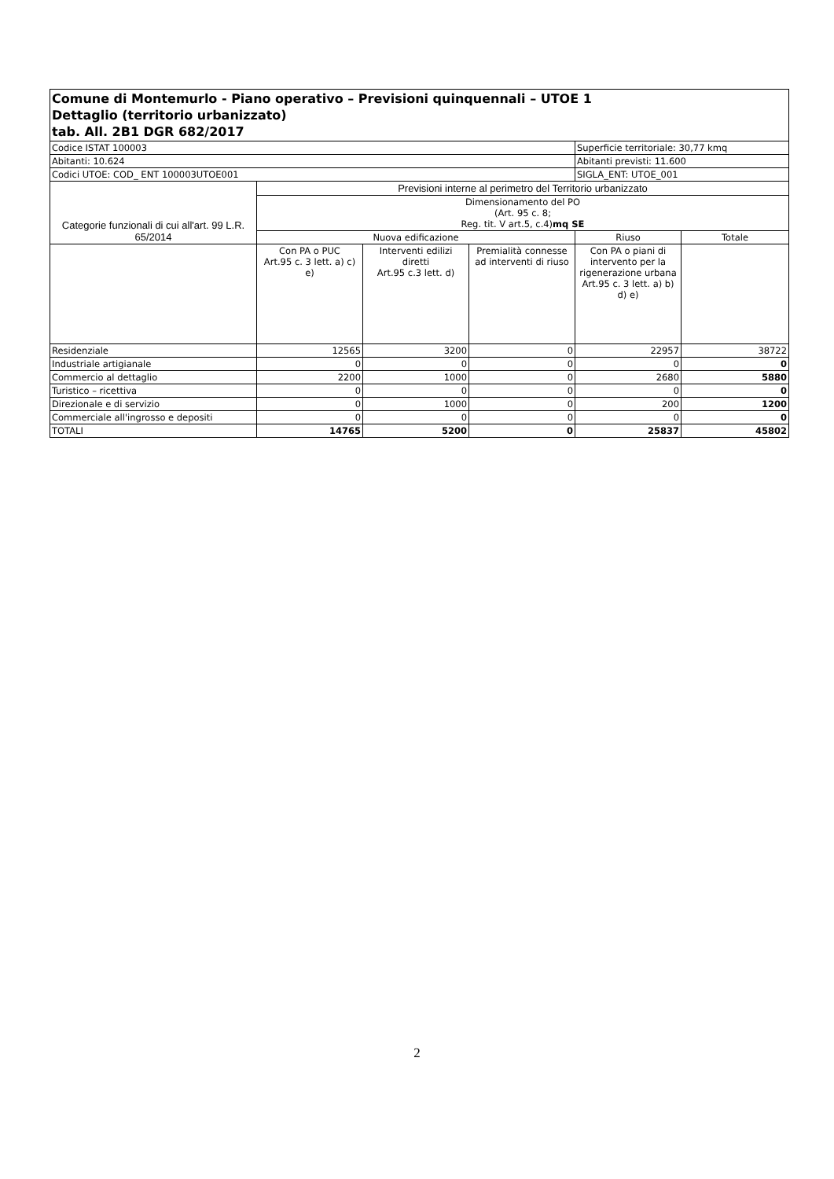| Comune di Montemurlo - Piano operativo – Previsioni quinquennali – UTOE 1 Dettaglio (territorio urbanizzato) tab. All. 2B1 DGR 682/2017 | | | | | |
| --- | --- | --- | --- | --- | --- |
| Codice ISTAT 100003 | | | | Superficie territoriale: 30,77 kmq | |
| Abitanti: 10.624 | | | | Abitanti previsti: 11.600 | |
| Codici UTOE: COD_ ENT 100003UTOE001 | | | | SIGLA_ENT: UTOE_001 | |
| Categorie funzionali di cui all'art. 99 L.R. 65/2014 | Previsioni interne al perimetro del Territorio urbanizzato | | | | |
| | Dimensionamento del PO (Art. 95 c. 8; Reg. tit. V art.5, c.4) mq SE | | | | |
| | Nuova edificazione | | | Riuso | Totale |
| | Con PA o PUC Art.95 c. 3 lett. a) c) e) | Interventi edilizi diretti Art.95 c.3 lett. d) | Premialità connesse ad interventi di riuso | Con PA o piani di intervento per la rigenerazione urbana Art.95 c. 3 lett. a) b) d) e) | |
| Residenziale | 12565 | 3200 | 0 | 22957 | 38722 |
| Industriale artigianale | 0 | 0 | 0 | 0 | 0 |
| Commercio al dettaglio | 2200 | 1000 | 0 | 2680 | 5880 |
| Turistico – ricettiva | 0 | 0 | 0 | 0 | 0 |
| Direzionale e di servizio | 0 | 1000 | 0 | 200 | 1200 |
| Commerciale all'ingrosso e depositi | 0 | 0 | 0 | 0 | 0 |
| TOTALI | 14765 | 5200 | 0 | 25837 | 45802 |
2